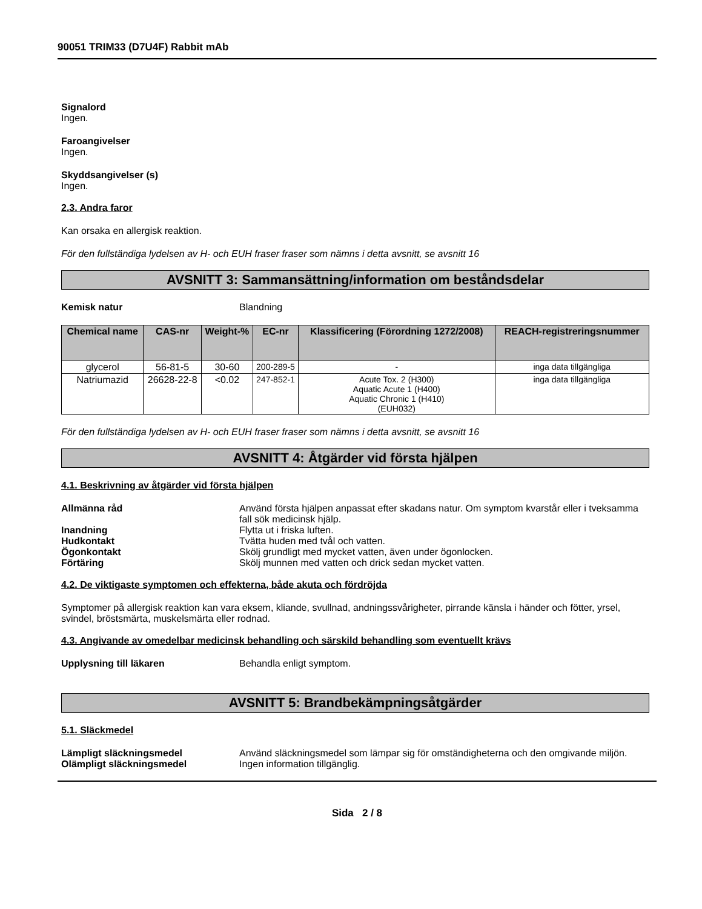90051 TRIM33 (D7U4F) Rabbit mAb
Signalord
Ingen.
Faroangivelser
Ingen.
Skyddsangivelser (s)
Ingen.
2.3. Andra faror
Kan orsaka en allergisk reaktion.
För den fullständiga lydelsen av H- och EUH fraser fraser som nämns i detta avsnitt, se avsnitt 16
AVSNITT 3: Sammansättning/information om beståndsdelar
Kemisk natur Blandning
| Chemical name | CAS-nr | Weight-% | EC-nr | Klassificering (Förordning 1272/2008) | REACH-registreringsnummer |
| --- | --- | --- | --- | --- | --- |
| glycerol | 56-81-5 | 30-60 | 200-289-5 | - | inga data tillgängliga |
| Natriumazid | 26628-22-8 | <0.02 | 247-852-1 | Acute Tox. 2 (H300) Aquatic Acute 1 (H400) Aquatic Chronic 1 (H410) (EUH032) | inga data tillgängliga |
För den fullständiga lydelsen av H- och EUH fraser fraser som nämns i detta avsnitt, se avsnitt 16
AVSNITT 4: Åtgärder vid första hjälpen
4.1. Beskrivning av åtgärder vid första hjälpen
Allmänna råd Använd första hjälpen anpassat efter skadans natur. Om symptom kvarstår eller i tveksamma fall sök medicinsk hjälp.
Inandning Flytta ut i friska luften.
Hudkontakt Tvätta huden med tvål och vatten.
Ögonkontakt Skölj grundligt med mycket vatten, även under ögonlocken.
Förtäring Skölj munnen med vatten och drick sedan mycket vatten.
4.2. De viktigaste symptomen och effekterna, både akuta och fördröjda
Symptomer på allergisk reaktion kan vara eksem, kliande, svullnad, andningssvårigheter, pirrande känsla i händer och fötter, yrsel, svindel, bröstsmärta, muskelsmärta eller rodnad.
4.3. Angivande av omedelbar medicinsk behandling och särskild behandling som eventuellt krävs
Upplysning till läkaren Behandla enligt symptom.
AVSNITT 5: Brandbekämpningsåtgärder
5.1. Släckmedel
Lämpligt släckningsmedel Använd släckningsmedel som lämpar sig för omständigheterna och den omgivande miljön.
Olämpligt släckningsmedel Ingen information tillgänglig.
Sida 2 / 8